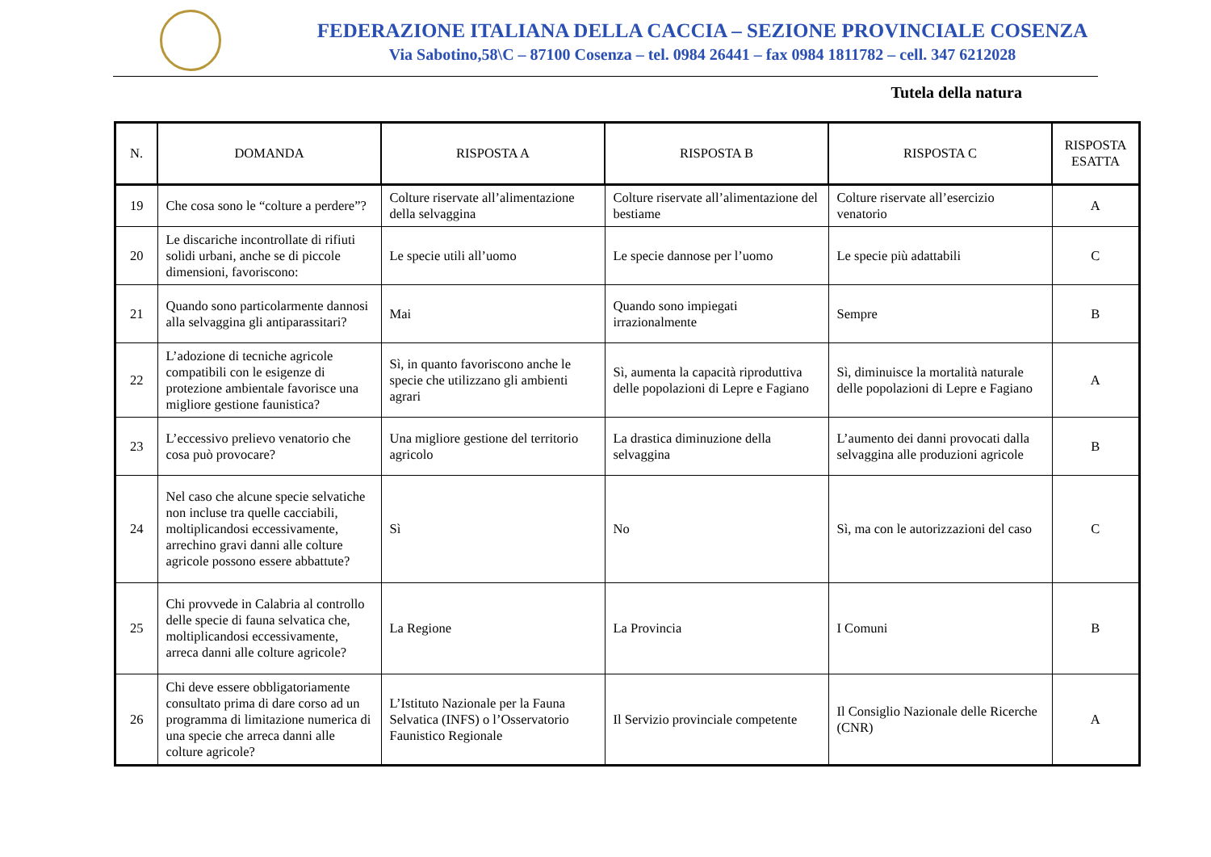FEDERAZIONE ITALIANA DELLA CACCIA – SEZIONE PROVINCIALE COSENZA
Via Sabotino,58\C – 87100 Cosenza – tel. 0984 26441 – fax 0984 1811782 – cell. 347 6212028
Tutela della natura
| N. | DOMANDA | RISPOSTA A | RISPOSTA B | RISPOSTA C | RISPOSTA ESATTA |
| --- | --- | --- | --- | --- | --- |
| 19 | Che cosa sono le “colture a perdere”? | Colture riservate all’alimentazione della selvaggina | Colture riservate all’alimentazione del bestiame | Colture riservate all’esercizio venatorio | A |
| 20 | Le discariche incontrollate di rifiuti solidi urbani, anche se di piccole dimensioni, favoriscono: | Le specie utili all’uomo | Le specie dannose per l’uomo | Le specie più adattabili | C |
| 21 | Quando sono particolarmente dannosi alla selvaggina gli antiparassitari? | Mai | Quando sono impiegati irrazionalmente | Sempre | B |
| 22 | L’adozione di tecniche agricole compatibili con le esigenze di protezione ambientale favorisce una migliore gestione faunistica? | Sì, in quanto favoriscono anche le specie che utilizzano gli ambienti agrari | Sì, aumenta la capacità riproduttiva delle popolazioni di Lepre e Fagiano | Sì, diminuisce la mortalità naturale delle popolazioni di Lepre e Fagiano | A |
| 23 | L’eccessivo prelievo venatorio che cosa può provocare? | Una migliore gestione del territorio agricolo | La drastica diminuzione della selvaggina | L’aumento dei danni provocati dalla selvaggina alle produzioni agricole | B |
| 24 | Nel caso che alcune specie selvatiche non incluse tra quelle cacciabili, moltiplicandosi eccessivamente, arrechino gravi danni alle colture agricole possono essere abbattute? | Sì | No | Sì, ma con le autorizzazioni del caso | C |
| 25 | Chi provvede in Calabria al controllo delle specie di fauna selvatica che, moltiplicandosi eccessivamente, arreca danni alle colture agricole? | La Regione | La Provincia | I Comuni | B |
| 26 | Chi deve essere obbligatoriamente consultato prima di dare corso ad un programma di limitazione numerica di una specie che arreca danni alle colture agricole? | L’Istituto Nazionale per la Fauna Selvatica (INFS) o l’Osservatorio Faunistico Regionale | Il Servizio provinciale competente | Il Consiglio Nazionale delle Ricerche (CNR) | A |